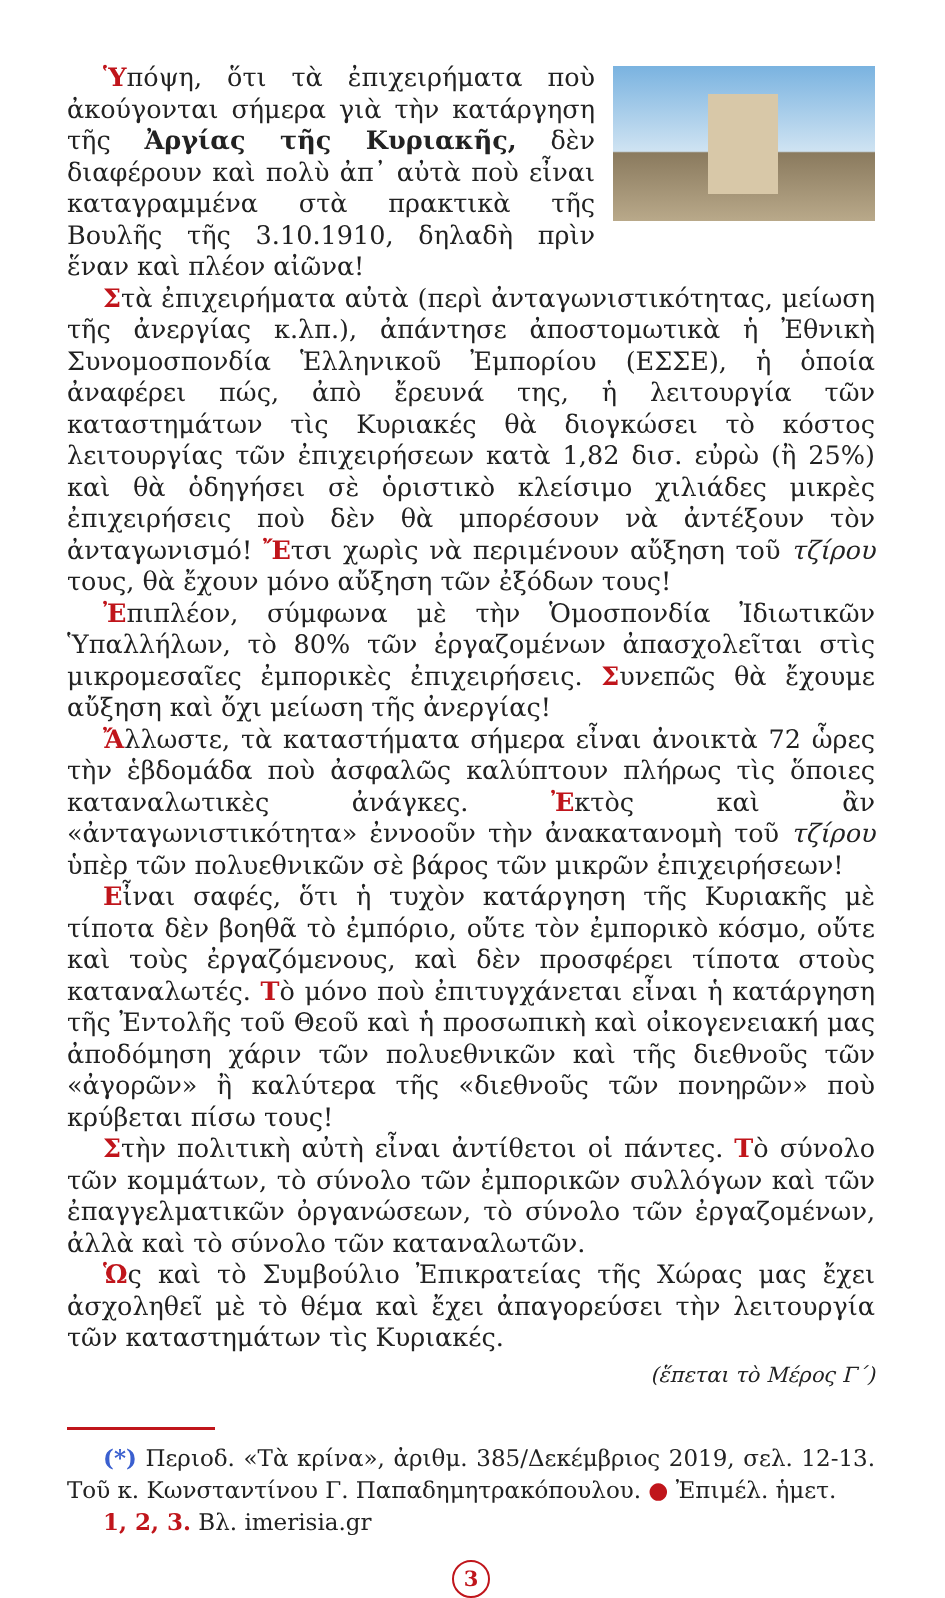Ὑπόψη, ὅτι τὰ ἐπιχειρήματα ποὺ ἀκούγονται σήμερα γιὰ τὴν κατάργηση τῆς Ἀργίας τῆς Κυριακῆς, δὲν διαφέρουν καὶ πολὺ ἀπ᾽ αὐτὰ ποὺ εἶναι καταγραμμένα στὰ πρακτικὰ τῆς Βουλῆς τῆς 3.10.1910, δηλαδὴ πρὶν ἕναν καὶ πλέον αἰῶνα!
Στὰ ἐπιχειρήματα αὐτὰ (περὶ ἀνταγωνιστικότητας, μείωση τῆς ἀνεργίας κ.λπ.), ἀπάντησε ἀποστομωτικὰ ἡ Ἐθνικὴ Συνομοσπονδία Ἑλληνικοῦ Ἐμπορίου (ΕΣΣΕ), ἡ ὁποία ἀναφέρει πώς, ἀπὸ ἔρευνά της, ἡ λειτουργία τῶν καταστημάτων τὶς Κυριακές θὰ διογκώσει τὸ κόστος λειτουργίας τῶν ἐπιχειρήσεων κατὰ 1,82 δισ. εὐρὼ (ἢ 25%) καὶ θὰ ὁδηγήσει σὲ ὁριστικὸ κλείσιμο χιλιάδες μικρὲς ἐπιχειρήσεις ποὺ δὲν θὰ μπορέσουν νὰ ἀντέξουν τὸν ἀνταγωνισμό! Ἔτσι χωρὶς νὰ περιμένουν αὔξηση τοῦ τζίρου τους, θὰ ἔχουν μόνο αὔξηση τῶν ἐξόδων τους!
Ἐπιπλέον, σύμφωνα μὲ τὴν Ὁμοσπονδία Ἰδιωτικῶν Ὑπαλλήλων, τὸ 80% τῶν ἐργαζομένων ἀπασχολεῖται στὶς μικρομεσαῖες ἐμπορικὲς ἐπιχειρήσεις. Συνεπῶς θὰ ἔχουμε αὔξηση καὶ ὄχι μείωση τῆς ἀνεργίας!
Ἄλλωστε, τὰ καταστήματα σήμερα εἶναι ἀνοικτὰ 72 ὧρες τὴν ἑβδομάδα ποὺ ἀσφαλῶς καλύπτουν πλήρως τὶς ὅποιες καταναλωτικὲς ἀνάγκες. Ἐκτὸς καὶ ἂν «ἀνταγωνιστικότητα» ἐννοοῦν τὴν ἀνακατανομὴ τοῦ τζίρου ὑπὲρ τῶν πολυεθνικῶν σὲ βάρος τῶν μικρῶν ἐπιχειρήσεων!
Εἶναι σαφές, ὅτι ἡ τυχὸν κατάργηση τῆς Κυριακῆς μὲ τίποτα δὲν βοηθᾶ τὸ ἐμπόριο, οὔτε τὸν ἐμπορικὸ κόσμο, οὔτε καὶ τοὺς ἐργαζόμενους, καὶ δὲν προσφέρει τίποτα στοὺς καταναλωτές. Τὸ μόνο ποὺ ἐπιτυγχάνεται εἶναι ἡ κατάργηση τῆς Ἐντολῆς τοῦ Θεοῦ καὶ ἡ προσωπικὴ καὶ οἰκογενειακή μας ἀποδόμηση χάριν τῶν πολυεθνικῶν καὶ τῆς διεθνοῦς τῶν «ἀγορῶν» ἢ καλύτερα τῆς «διεθνοῦς τῶν πονηρῶν» ποὺ κρύβεται πίσω τους!
Στὴν πολιτικὴ αὐτὴ εἶναι ἀντίθετοι οἱ πάντες. Τὸ σύνολο τῶν κομμάτων, τὸ σύνολο τῶν ἐμπορικῶν συλλόγων καὶ τῶν ἐπαγγελματικῶν ὀργανώσεων, τὸ σύνολο τῶν ἐργαζομένων, ἀλλὰ καὶ τὸ σύνολο τῶν καταναλωτῶν.
Ὡς καὶ τὸ Συμβούλιο Ἐπικρατείας τῆς Χώρας μας ἔχει ἀσχοληθεῖ μὲ τὸ θέμα καὶ ἔχει ἀπαγορεύσει τὴν λειτουργία τῶν καταστημάτων τὶς Κυριακές.
(ἕπεται τὸ Μέρος Γ΄)
(*) Περιοδ. «Τὰ κρίνα», ἀριθμ. 385/Δεκέμβριος 2019, σελ. 12-13. Τοῦ κ. Κωνσταντίνου Γ. Παπαδημητρακόπουλου. ● Ἐπιμέλ. ἡμετ.
1, 2, 3. Βλ. imerisia.gr
3